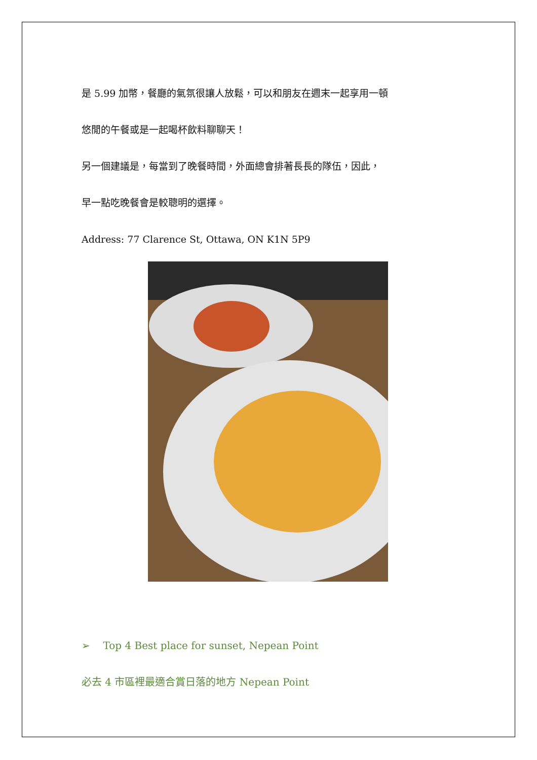是 5.99 加幣，餐廳的氣氛很讓人放鬆，可以和朋友在週末一起享用一頓
悠閒的午餐或是一起喝杯飲料聊聊天！
另一個建議是，每當到了晚餐時間，外面總會排著長長的隊伍，因此，
早一點吃晚餐會是較聰明的選擇。
Address: 77 Clarence St, Ottawa, ON K1N 5P9
➢ Top 4 Best place for sunset, Nepean Point
必去 4 市區裡最適合賞日落的地方 Nepean Point